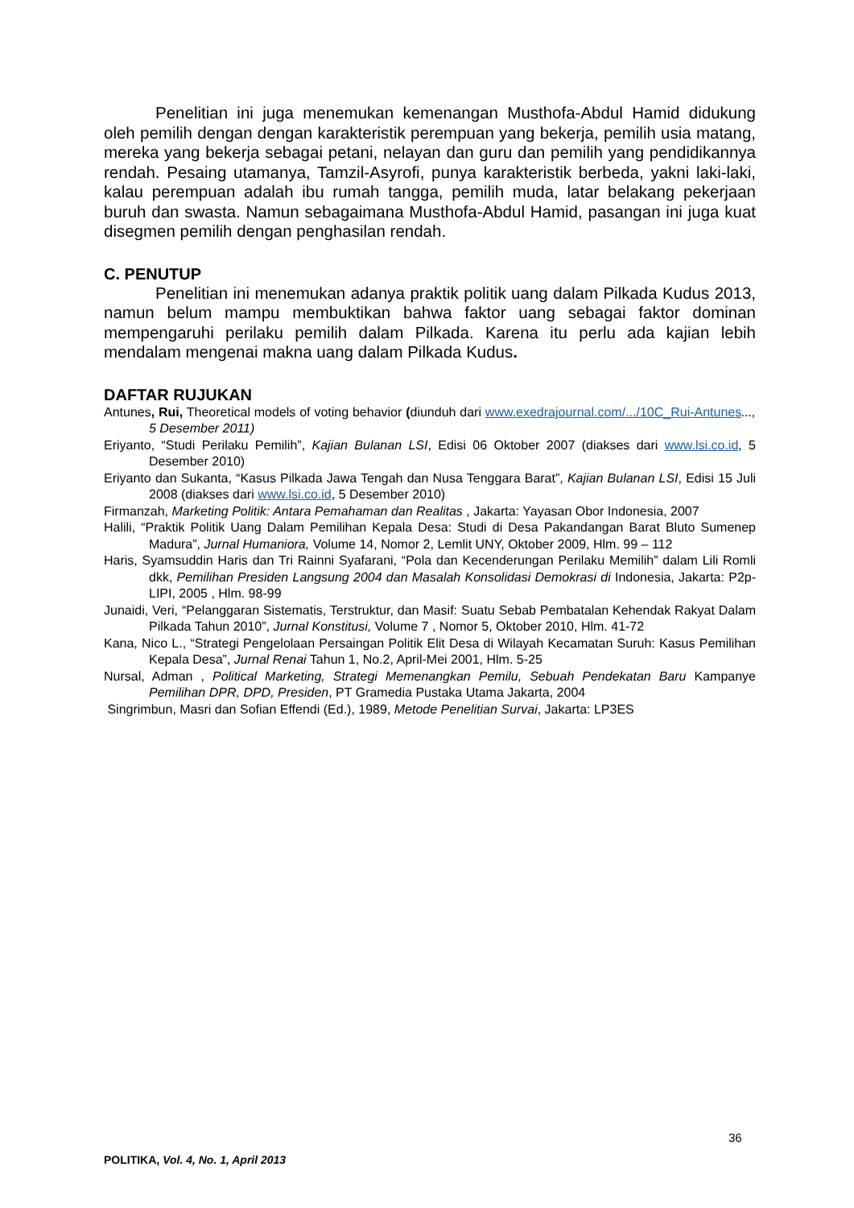Penelitian ini juga menemukan kemenangan Musthofa-Abdul Hamid didukung oleh pemilih dengan dengan karakteristik perempuan yang bekerja, pemilih usia matang, mereka yang bekerja sebagai petani, nelayan dan guru dan pemilih yang pendidikannya rendah. Pesaing utamanya, Tamzil-Asyrofi, punya karakteristik berbeda, yakni laki-laki, kalau perempuan adalah ibu rumah tangga, pemilih muda, latar belakang pekerjaan buruh dan swasta. Namun sebagaimana Musthofa-Abdul Hamid, pasangan ini juga kuat disegmen pemilih dengan penghasilan rendah.
C. PENUTUP
Penelitian ini menemukan adanya praktik politik uang dalam Pilkada Kudus 2013, namun belum mampu membuktikan bahwa faktor uang sebagai faktor dominan mempengaruhi perilaku pemilih dalam Pilkada. Karena itu perlu ada kajian lebih mendalam mengenai makna uang dalam Pilkada Kudus.
DAFTAR RUJUKAN
Antunes, Rui, Theoretical models of voting behavior (diunduh dari www.exedrajournal.com/.../10C_Rui-Antunes..., 5 Desember 2011)
Eriyanto, “Studi Perilaku Pemilih”, Kajian Bulanan LSI, Edisi 06 Oktober 2007 (diakses dari www.lsi.co.id, 5 Desember 2010)
Eriyanto dan Sukanta, “Kasus Pilkada Jawa Tengah dan Nusa Tenggara Barat”, Kajian Bulanan LSI, Edisi 15 Juli 2008 (diakses dari www.lsi.co.id, 5 Desember 2010)
Firmanzah, Marketing Politik: Antara Pemahaman dan Realitas , Jakarta: Yayasan Obor Indonesia, 2007
Halili, “Praktik Politik Uang Dalam Pemilihan Kepala Desa: Studi di Desa Pakandangan Barat Bluto Sumenep Madura”, Jurnal Humaniora, Volume 14, Nomor 2, Lemlit UNY, Oktober 2009, Hlm. 99 – 112
Haris, Syamsuddin Haris dan Tri Rainni Syafarani, “Pola dan Kecenderungan Perilaku Memilih” dalam Lili Romli dkk, Pemilihan Presiden Langsung 2004 dan Masalah Konsolidasi Demokrasi di Indonesia, Jakarta: P2p-LIPI, 2005 , Hlm. 98-99
Junaidi, Veri, “Pelanggaran Sistematis, Terstruktur, dan Masif: Suatu Sebab Pembatalan Kehendak Rakyat Dalam Pilkada Tahun 2010”, Jurnal Konstitusi, Volume 7 , Nomor 5, Oktober 2010, Hlm. 41-72
Kana, Nico L., “Strategi Pengelolaan Persaingan Politik Elit Desa di Wilayah Kecamatan Suruh: Kasus Pemilihan Kepala Desa”, Jurnal Renai Tahun 1, No.2, April-Mei 2001, Hlm. 5-25
Nursal, Adman , Political Marketing, Strategi Memenangkan Pemilu, Sebuah Pendekatan Baru Kampanye Pemilihan DPR, DPD, Presiden, PT Gramedia Pustaka Utama Jakarta, 2004
Singrimbun, Masri dan Sofian Effendi (Ed.), 1989, Metode Penelitian Survai, Jakarta: LP3ES
36
POLITIKA, Vol. 4, No. 1, April 2013